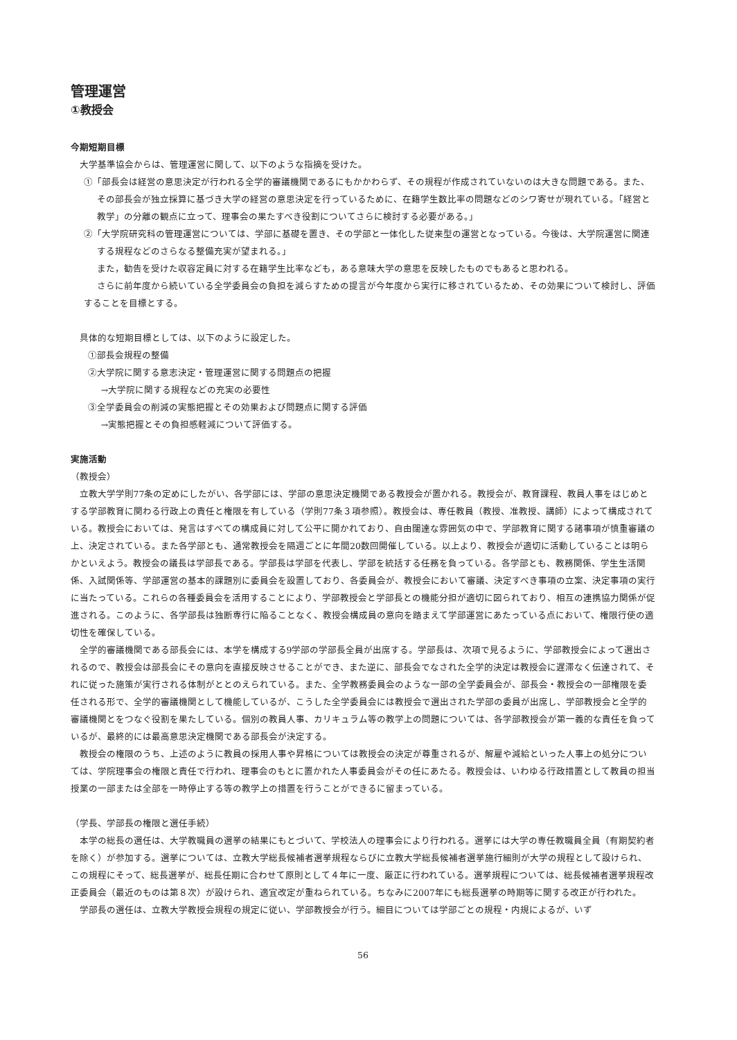管理運営
①教授会
今期短期目標
大学基準協会からは、管理運営に関して、以下のような指摘を受けた。
①「部長会は経営の意思決定が行われる全学的審議機関であるにもかかわらず、その規程が作成されていないのは大きな問題である。また、その部長会が独立採算に基づき大学の経営の意思決定を行っているために、在籍学生数比率の問題などのシワ寄せが現れている。「経営と教学」の分離の観点に立って、理事会の果たすべき役割についてさらに検討する必要がある。」
②「大学院研究科の管理運営については、学部に基礎を置き、その学部と一体化した従来型の運営となっている。今後は、大学院運営に関連する規程などのさらなる整備充実が望まれる。」
また，勧告を受けた収容定員に対する在籍学生比率なども，ある意味大学の意思を反映したものでもあると思われる。
さらに前年度から続いている全学委員会の負担を減らすための提言が今年度から実行に移されているため、その効果について検討し、評価することを目標とする。
具体的な短期目標としては、以下のように設定した。
①部長会規程の整備
②大学院に関する意志決定・管理運営に関する問題点の把握
→大学院に関する規程などの充実の必要性
③全学委員会の削減の実態把握とその効果および問題点に関する評価
→実態把握とその負担感軽減について評価する。
実施活動
（教授会）
立教大学学則77条の定めにしたがい、各学部には、学部の意思決定機関である教授会が置かれる。教授会が、教育課程、教員人事をはじめとする学部教育に関わる行政上の責任と権限を有している（学則77条３項参照）。教授会は、専任教員（教授、准教授、講師）によって構成されている。教授会においては、発言はすべての構成員に対して公平に開かれており、自由闊達な雰囲気の中で、学部教育に関する諸事項が慎重審議の上、決定されている。また各学部とも、通常教授会を隔週ごとに年間20数回開催している。以上より、教授会が適切に活動していることは明らかといえよう。教授会の議長は学部長である。学部長は学部を代表し、学部を統括する任務を負っている。各学部とも、教務関係、学生生活関係、入試関係等、学部運営の基本的課題別に委員会を設置しており、各委員会が、教授会において審議、決定すべき事項の立案、決定事項の実行に当たっている。これらの各種委員会を活用することにより、学部教授会と学部長との機能分担が適切に図られており、相互の連携協力関係が促進される。このように、各学部長は独断専行に陥ることなく、教授会構成員の意向を踏まえて学部運営にあたっている点において、権限行使の適切性を確保している。
全学的審議機関である部長会には、本学を構成する9学部の学部長全員が出席する。学部長は、次項で見るように、学部教授会によって選出されるので、教授会は部長会にその意向を直接反映させることができ、また逆に、部長会でなされた全学的決定は教授会に遅滞なく伝達されて、それに従った施策が実行される体制がととのえられている。また、全学教務委員会のような一部の全学委員会が、部長会・教授会の一部権限を委任される形で、全学的審議機関として機能しているが、こうした全学委員会には教授会で選出された学部の委員が出席し、学部教授会と全学的審議機関とをつなぐ役割を果たしている。個別の教員人事、カリキュラム等の教学上の問題については、各学部教授会が第一義的な責任を負っているが、最終的には最高意思決定機関である部長会が決定する。
教授会の権限のうち、上述のように教員の採用人事や昇格については教授会の決定が尊重されるが、解雇や減給といった人事上の処分については、学院理事会の権限と責任で行われ、理事会のもとに置かれた人事委員会がその任にあたる。教授会は、いわゆる行政措置として教員の担当授業の一部または全部を一時停止する等の教学上の措置を行うことができるに留まっている。
（学長、学部長の権限と選任手続）
本学の総長の選任は、大学教職員の選挙の結果にもとづいて、学校法人の理事会により行われる。選挙には大学の専任教職員全員（有期契約者を除く）が参加する。選挙については、立教大学総長候補者選挙規程ならびに立教大学総長候補者選挙施行細則が大学の規程として設けられ、この規程にそって、総長選挙が、総長任期に合わせて原則として４年に一度、厳正に行われている。選挙規程については、総長候補者選挙規程改正委員会（最近のものは第８次）が設けられ、適宜改定が重ねられている。ちなみに2007年にも総長選挙の時期等に関する改正が行われた。
学部長の選任は、立教大学教授会規程の規定に従い、学部教授会が行う。細目については学部ごとの規程・内規によるが、いず
56